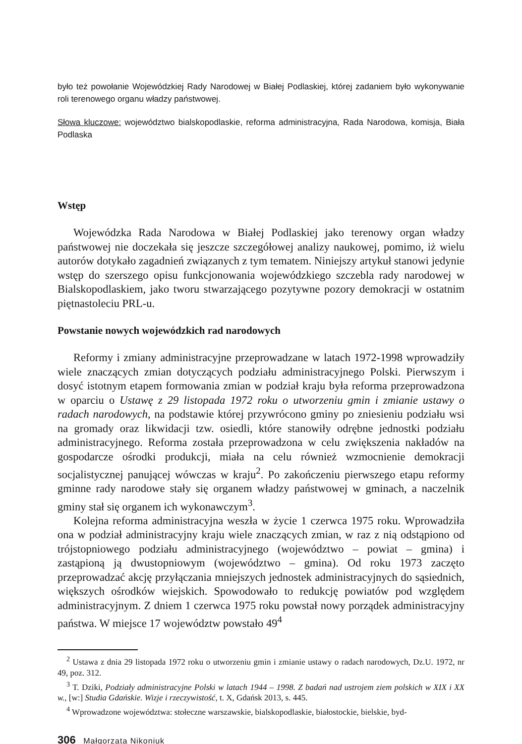było też powołanie Wojewódzkiej Rady Narodowej w Białej Podlaskiej, której zadaniem było wykonywanie roli terenowego organu władzy państwowej.
Słowa kluczowe: województwo bialskopodlaskie, reforma administracyjna, Rada Narodowa, komisja, Biała Podlaska
Wstęp
Wojewódzka Rada Narodowa w Białej Podlaskiej jako terenowy organ władzy państwowej nie doczekała się jeszcze szczegółowej analizy naukowej, pomimo, iż wielu autorów dotykało zagadnień związanych z tym tematem. Niniejszy artykuł stanowi jedynie wstęp do szerszego opisu funkcjonowania wojewódzkiego szczebla rady narodowej w Bialskopodlaskiem, jako tworu stwarzającego pozytywne pozory demokracji w ostatnim piętnastoleciu PRL-u.
Powstanie nowych wojewódzkich rad narodowych
Reformy i zmiany administracyjne przeprowadzane w latach 1972-1998 wprowadziły wiele znaczących zmian dotyczących podziału administracyjnego Polski. Pierwszym i dosyć istotnym etapem formowania zmian w podział kraju była reforma przeprowadzona w oparciu o Ustawę z 29 listopada 1972 roku o utworzeniu gmin i zmianie ustawy o radach narodowych, na podstawie której przywrócono gminy po zniesieniu podziału wsi na gromady oraz likwidacji tzw. osiedli, które stanowiły odrębne jednostki podziału administracyjnego. Reforma została przeprowadzona w celu zwiększenia nakładów na gospodarcze ośrodki produkcji, miała na celu również wzmocnienie demokracji socjalistycznej panującej wówczas w kraju<sup>2</sup>. Po zakończeniu pierwszego etapu reformy gminne rady narodowe stały się organem władzy państwowej w gminach, a naczelnik gminy stał się organem ich wykonawczym<sup>3</sup>.
Kolejna reforma administracyjna weszła w życie 1 czerwca 1975 roku. Wprowadziła ona w podział administracyjny kraju wiele znaczących zmian, w raz z nią odstąpiono od trójstopniowego podziału administracyjnego (województwo – powiat – gmina) i zastąpioną ją dwustopniowym (województwo – gmina). Od roku 1973 zaczęto przeprowadzać akcję przyłączania mniejszych jednostek administracyjnych do sąsiednich, większych ośrodków wiejskich. Spowodowało to redukcję powiatów pod względem administracyjnym. Z dniem 1 czerwca 1975 roku powstał nowy porządek administracyjny państwa. W miejsce 17 województw powstało 49<sup>4</sup>
<sup>2</sup> Ustawa z dnia 29 listopada 1972 roku o utworzeniu gmin i zmianie ustawy o radach narodowych, Dz.U. 1972, nr 49, poz. 312.
<sup>3</sup> T. Dziki, Podziały administracyjne Polski w latach 1944 – 1998. Z badań nad ustrojem ziem polskich w XIX i XX w., [w:] Studia Gdańskie. Wizje i rzeczywistość, t. X, Gdańsk 2013, s. 445.
<sup>4</sup> Wprowadzone województwa: stołeczne warszawskie, bialskopodlaskie, białostockie, bielskie, byd-
306 Małgorzata Nikoniuk